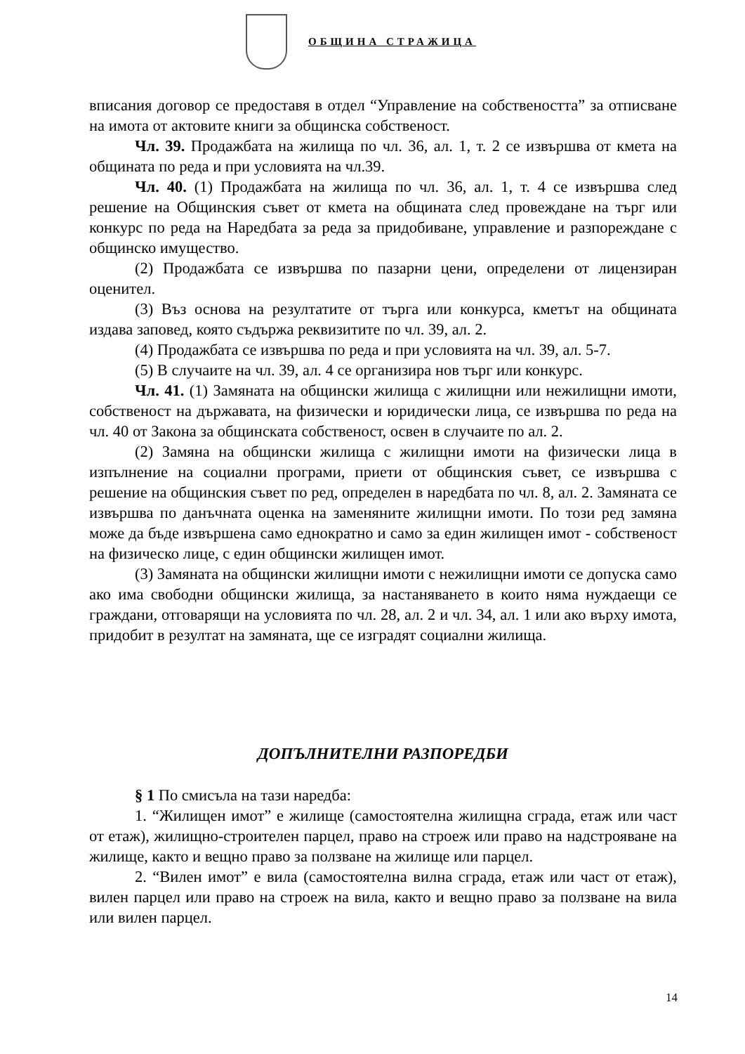ОБЩИНА СТРАЖИЦА
вписания договор се предоставя в отдел “Управление на собствеността” за отписване на имота от актовите книги за общинска собственост.
Чл. 39. Продажбата на жилища по чл. 36, ал. 1, т. 2 се извършва от кмета на общината по реда и при условията на чл.39.
Чл. 40. (1) Продажбата на жилища по чл. 36, ал. 1, т. 4 се извършва след решение на Общинския съвет от кмета на общината след провеждане на търг или конкурс по реда на Наредбата за реда за придобиване, управление и разпореждане с общинско имущество.
(2) Продажбата се извършва по пазарни цени, определени от лицензиран оценител.
(3) Въз основа на резултатите от търга или конкурса, кметът на общината издава заповед, която съдържа реквизитите по чл. 39, ал. 2.
(4) Продажбата се извършва по реда и при условията на чл. 39, ал. 5-7.
(5) В случаите на чл. 39, ал. 4 се организира нов търг или конкурс.
Чл. 41. (1) Замяната на общински жилища с жилищни или нежилищни имоти, собственост на държавата, на физически и юридически лица, се извършва по реда на чл. 40 от Закона за общинската собственост, освен в случаите по ал. 2.
(2) Замяна на общински жилища с жилищни имоти на физически лица в изпълнение на социални програми, приети от общинския съвет, се извършва с решение на общинския съвет по ред, определен в наредбата по чл. 8, ал. 2. Замяната се извършва по данъчната оценка на заменяните жилищни имоти. По този ред замяна може да бъде извършена само еднократно и само за един жилищен имот - собственост на физическо лице, с един общински жилищен имот.
(3) Замяната на общински жилищни имоти с нежилищни имоти се допуска само ако има свободни общински жилища, за настаняването в които няма нуждаещи се граждани, отговарящи на условията по чл. 28, ал. 2 и чл. 34, ал. 1 или ако върху имота, придобит в резултат на замяната, ще се изградят социални жилища.
ДОПЪЛНИТЕЛНИ РАЗПОРЕДБИ
§ 1 По смисъла на тази наредба:
1. “Жилищен имот” е жилище (самостоятелна жилищна сграда, етаж или част от етаж), жилищно-строителен парцел, право на строеж или право на надстрояване на жилище, както и вещно право за ползване на жилище или парцел.
2. “Вилен имот” е вила (самостоятелна вилна сграда, етаж или част от етаж), вилен парцел или право на строеж на вила, както и вещно право за ползване на вила или вилен парцел.
14